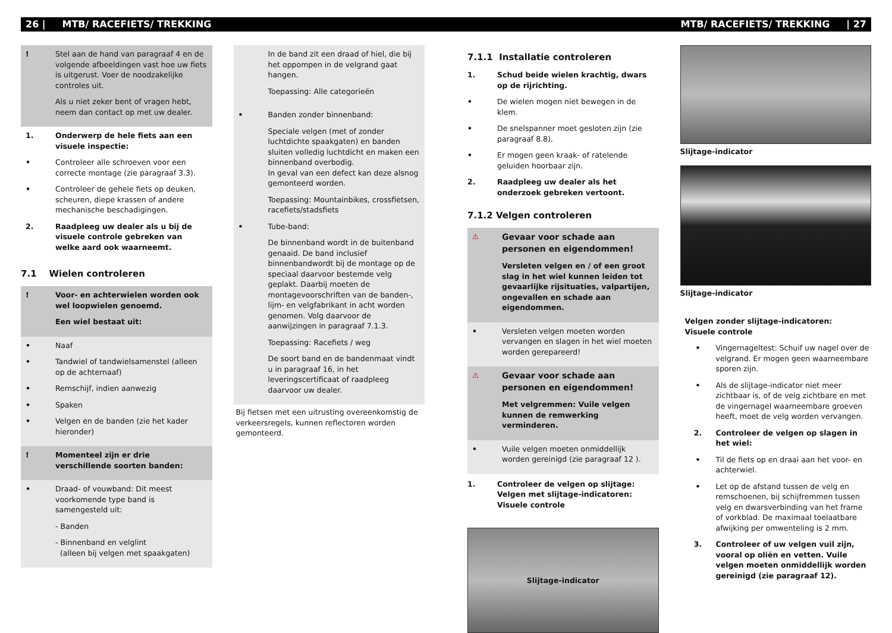26 | MTB/ RACEFIETS/ TREKKING MTB/ RACEFIETS/ TREKKING | 27
! Stel aan de hand van paragraaf 4 en de volgende afbeeldingen vast hoe uw fiets is uitgerust. Voer de noodzakelijke controles uit.
Als u niet zeker bent of vragen hebt, neem dan contact op met uw dealer.
1. Onderwerp de hele fiets aan een visuele inspectie:
• Controleer alle schroeven voor een correcte montage (zie paragraaf 3.3).
• Controleer de gehele fiets op deuken, scheuren, diepe krassen of andere mechanische beschadigingen.
2. Raadpleeg uw dealer als u bij de visuele controle gebreken van welke aard ook waarneemt.
7.1 Wielen controleren
! Voor- en achterwielen worden ook wel loopwielen genoemd.
Een wiel bestaat uit:
• Naaf
• Tandwiel of tandwielsamenstel (alleen op de achternaaf)
• Remschijf, indien aanwezig
• Spaken
• Velgen en de banden (zie het kader hieronder)
! Momenteel zijn er drie verschillende soorten banden:
• Draad- of vouwband: Dit meest voorkomende type band is samengesteld uit:
- Banden
- Binnenband en velglint
(alleen bij velgen met spaakgaten)
In de band zit een draad of hiel, die bij het oppompen in de velgrand gaat hangen.
Toepassing: Alle categorieën
• Banden zonder binnenband:
Speciale velgen (met of zonder luchtdichte spaakgaten) en banden sluiten volledig luchtdicht en maken een binnenband overbodig.
In geval van een defect kan deze alsnog gemonteerd worden.
Toepassing: Mountainbikes, crossfietsen, racefiets/stadsfiets
• Tube-band:
De binnenband wordt in de buitenband genaaid. De band inclusief binnenbandwordt bij de montage op de speciaal daarvoor bestemde velg geplakt. Daarbij moeten de montagevoorschriften van de banden-, lijm- en velgfabrikant in acht worden genomen. Volg daarvoor de aanwijzingen in paragraaf 7.1.3.
Toepassing: Racefiets / weg
De soort band en de bandenmaat vindt u in paragraaf 16, in het leveringscertificaat of raadpleeg daarvoor uw dealer.
Bij fietsen met een uitrusting overeenkomstig de verkeersregels, kunnen reflectoren worden gemonteerd.
7.1.1 Installatie controleren
1. Schud beide wielen krachtig, dwars op de rijrichting.
• De wielen mogen niet bewegen in de klem.
• De snelspanner moet gesloten zijn (zie paragraaf 8.8).
• Er mogen geen kraak- of ratelende geluiden hoorbaar zijn.
2. Raadpleeg uw dealer als het onderzoek gebreken vertoont.
7.1.2 Velgen controleren
⚠ Gevaar voor schade aan personen en eigendommen!
Versleten velgen en / of een groot slag in het wiel kunnen leiden tot gevaarlijke rijsituaties, valpartijen, ongevallen en schade aan eigendommen.
• Versleten velgen moeten worden vervangen en slagen in het wiel moeten worden gerepareerd!
⚠ Gevaar voor schade aan personen en eigendommen!
Met velgremmen: Vuile velgen kunnen de remwerking verminderen.
• Vuile velgen moeten onmiddellijk worden gereinigd (zie paragraaf 12 ).
1. Controleer de velgen op slijtage:
Velgen met slijtage-indicatoren:
Visuele controle
Slijtage-indicator
Slijtage-indicator
Slijtage-indicator
Velgen zonder slijtage-indicatoren:
Visuele controle
• Vingernageltest: Schuif uw nagel over de velgrand. Er mogen geen waarneembare sporen zijn.
• Als de slijtage-indicator niet meer zichtbaar is, of de velg zichtbare en met de vingernagel waarneembare groeven heeft, moet de velg worden vervangen.
2. Controleer de velgen op slagen in het wiel:
• Til de fiets op en draai aan het voor- en achterwiel.
• Let op de afstand tussen de velg en remschoenen, bij schijfremmen tussen velg en dwarsverbinding van het frame of vorkblad. De maximaal toelaatbare afwijking per omwenteling is 2 mm.
3. Controleer of uw velgen vuil zijn, vooral op oliën en vetten. Vuile velgen moeten onmiddellijk worden gereinigd (zie paragraaf 12).